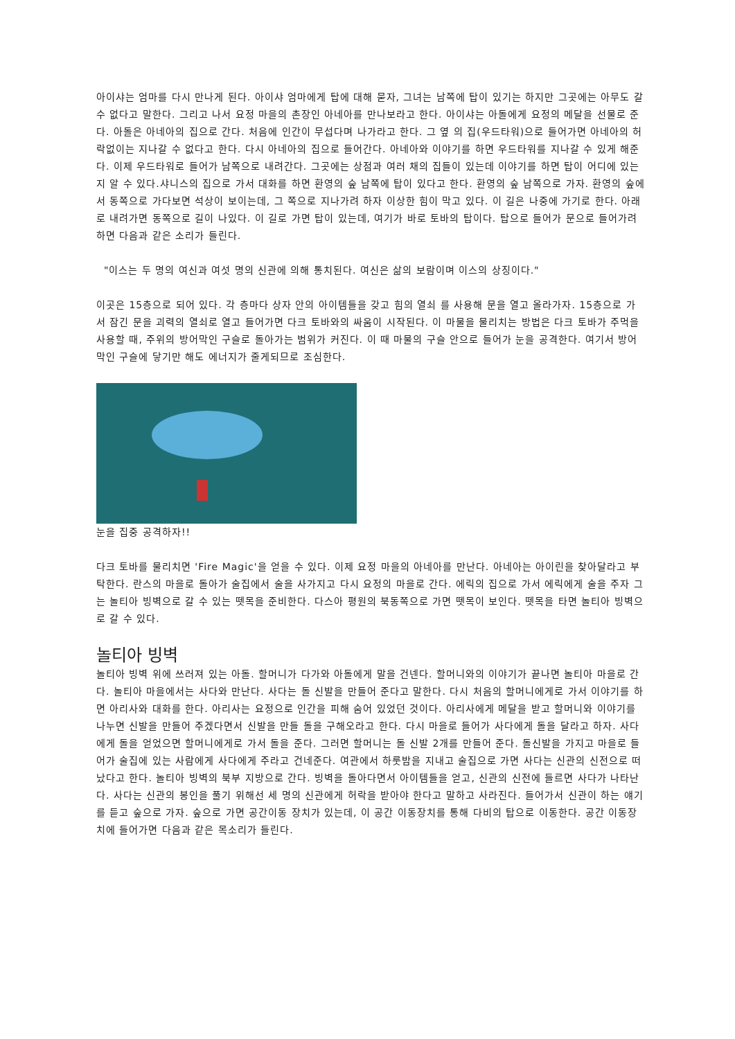아이샤는 엄마를 다시 만나게 된다. 아이샤 엄마에게 탑에 대해 묻자, 그녀는 남쪽에 탑이 있기는 하지만 그곳에는 아무도 갈 수 없다고 말한다. 그리고 나서 요정 마을의 촌장인 아네아를 만나보라고 한다. 아이샤는 아돌에게 요정의 메달을 선물로 준다. 아돌은 아네아의 집으로 간다. 처음에 인간이 무섭다며 나가라고 한다. 그 옆 의 집(우드타워)으로 들어가면 아네아의 허락없이는 지나갈 수 없다고 한다. 다시 아네아의 집으로 들어간다. 아네아와 이야기를 하면 우드타워를 지나갈 수 있게 해준다. 이제 우드타워로 들어가 남쪽으로 내려간다. 그곳에는 상점과 여러 채의 집들이 있는데 이야기를 하면 탑이 어디에 있는지 알 수 있다.샤니스의 집으로 가서 대화를 하면 환영의 숲 남쪽에 탑이 있다고 한다. 환영의 숲 남쪽으로 가자. 환영의 숲에서 동쪽으로 가다보면 석상이 보이는데, 그 쪽으로 지나가려 하자 이상한 힘이 막고 있다. 이 길은 나중에 가기로 한다. 아래로 내려가면 동쪽으로 길이 나있다. 이 길로 가면 탑이 있는데, 여기가 바로 토바의 탑이다. 탑으로 들어가 문으로 들어가려하면 다음과 같은 소리가 들린다.
"이스는 두 명의 여신과 여섯 명의 신관에 의해 통치된다. 여신은 삶의 보람이며 이스의 상징이다."
이곳은 15층으로 되어 있다. 각 층마다 상자 안의 아이템들을 갖고 힘의 열쇠 를 사용해 문을 열고 올라가자. 15층으로 가서 잠긴 문을 괴력의 열쇠로 열고 들어가면 다크 토바와의 싸움이 시작된다. 이 마물을 물리치는 방법은 다크 토바가 주먹을 사용할 때, 주위의 방어막인 구슬로 돌아가는 범위가 커진다. 이 때 마물의 구슬 안으로 들어가 눈을 공격한다. 여기서 방어막인 구슬에 닿기만 해도 에너지가 줄게되므로 조심한다.
눈을 집중 공격하자!!
다크 토바를 물리치면 'Fire Magic'을 얻을 수 있다. 이제 요정 마을의 아네아를 만난다. 아네아는 아이린을 찾아달라고 부탁한다. 란스의 마을로 돌아가 술집에서 술을 사가지고 다시 요정의 마을로 간다. 에릭의 집으로 가서 에릭에게 술을 주자 그는 놀티아 빙벽으로 갈 수 있는 뗏목을 준비한다. 다스아 평원의 북동쪽으로 가면 뗏목이 보인다. 뗏목을 타면 놀티아 빙벽으로 갈 수 있다.
놀티아 빙벽
놀티아 빙벽 위에 쓰러져 있는 아돌. 할머니가 다가와 아돌에게 말을 건넨다. 할머니와의 이야기가 끝나면 놀티아 마을로 간다. 놀티아 마을에서는 사다와 만난다. 사다는 돌 신발을 만들어 준다고 말한다. 다시 처음의 할머니에게로 가서 이야기를 하면 아리사와 대화를 한다. 아리사는 요정으로 인간을 피해 숨어 있었던 것이다. 아리사에게 메달을 받고 할머니와 이야기를 나누면 신발을 만들어 주겠다면서 신발을 만들 돌을 구해오라고 한다. 다시 마을로 들어가 사다에게 돌을 달라고 하자. 사다에게 돌을 얻었으면 할머니에게로 가서 돌을 준다. 그러면 할머니는 돌 신발 2개를 만들어 준다. 돌신발을 가지고 마을로 들어가 술집에 있는 사람에게 사다에게 주라고 건네준다. 여관에서 하룻밤을 지내고 술집으로 가면 사다는 신관의 신전으로 떠났다고 한다. 놀티아 빙벽의 북부 지방으로 간다. 빙벽을 돌아다면서 아이템들을 얻고, 신관의 신전에 들르면 사다가 나타난다. 사다는 신관의 봉인을 풀기 위해선 세 명의 신관에게 허락을 받아야 한다고 말하고 사라진다. 들어가서 신관이 하는 얘기를 듣고 숲으로 가자. 숲으로 가면 공간이동 장치가 있는데, 이 공간 이동장치를 통해 다비의 탑으로 이동한다. 공간 이동장치에 들어가면 다음과 같은 목소리가 들린다.